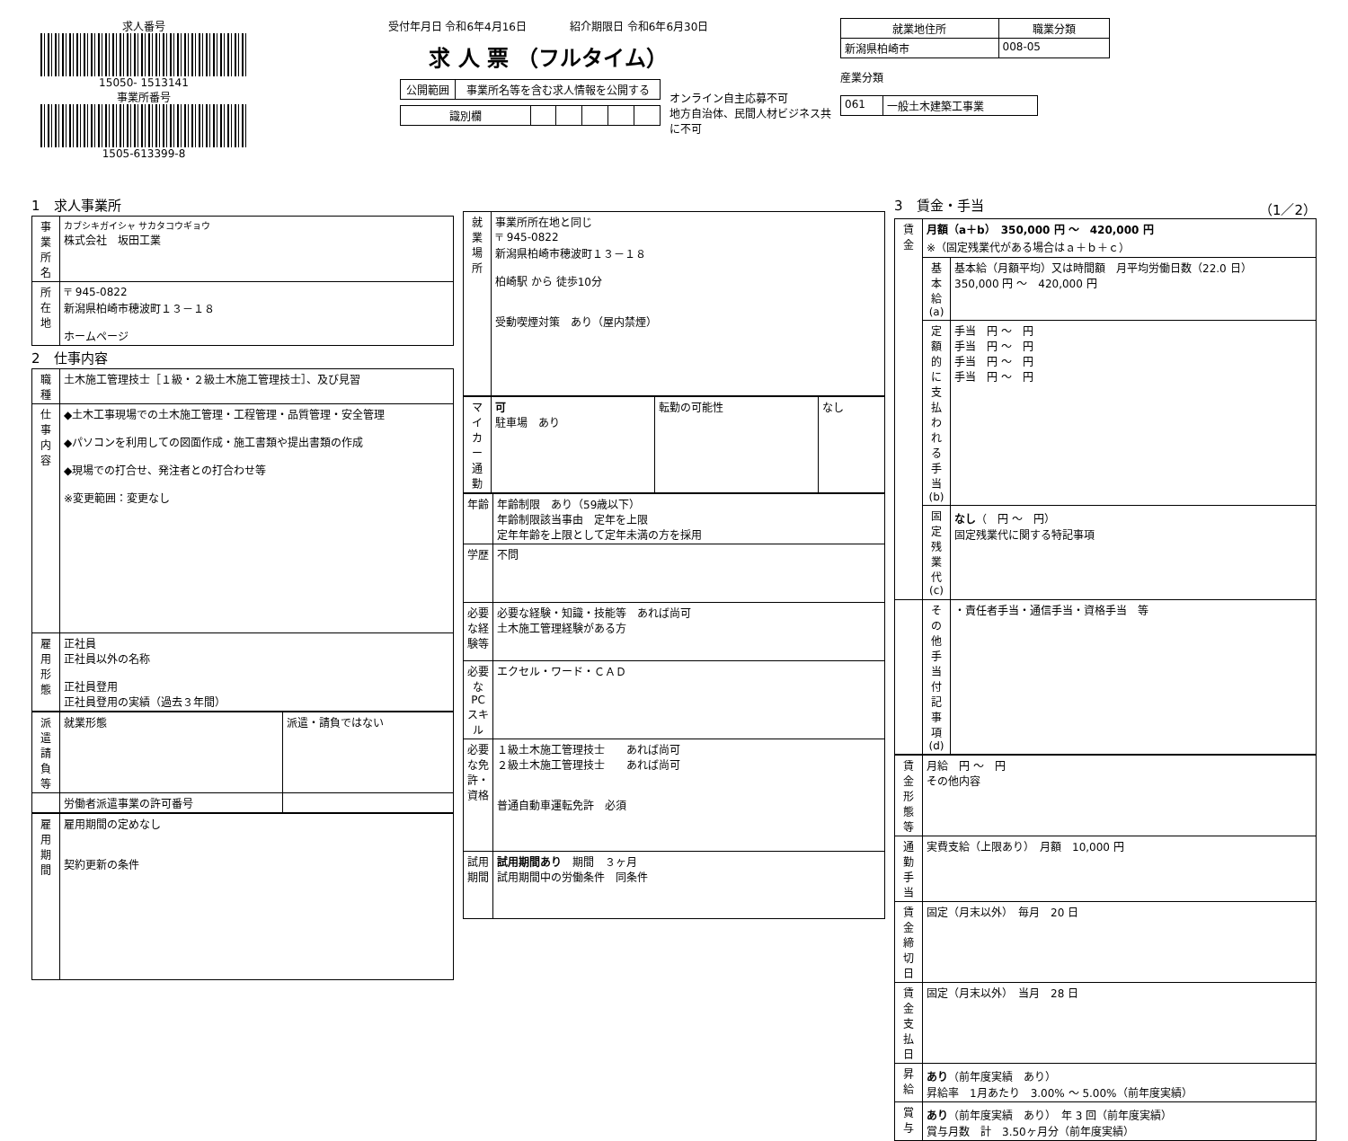求人番号
15050- 1513141
事業所番号
1505-613399-8
受付年月日 令和6年4月16日　　　　紹介期限日 令和6年6月30日
求 人 票 （フルタイム）
| 公開範囲 | 事業所名等を含む求人情報を公開する |
| 識別欄 | | | | | |
オンライン自主応募不可
地方自治体、民間人材ビジネス共に不可
| 就業地住所 | 職業分類 |
| --- | --- |
| 新潟県柏崎市 | 008-05 |
産業分類
| 061 | 一般土木建築工事業 |
1　求人事業所
| 事業所名 | カブシキガイシャ サカタコウギョウ 株式会社 坂田工業 |
| 所在地 | 〒 945-0822 新潟県柏崎市穂波町１３－１８ ホームページ |
2　仕事内容
| 職種 | 土木施工管理技士［１級・２級土木施工管理技士］、及び見習 |
| 仕事内容 | ◆土木工事現場での土木施工管理・工程管理・品質管理・安全管理 ◆パソコンを利用しての図面作成・施工書類や提出書類の作成 ◆現場での打合せ、発注者との打合わせ等 ※変更範囲：変更なし |
| 雇用形態 | 正社員 正社員以外の名称 正社員登用 正社員登用の実績（過去３年間） |
| 派遣請負等 | 就業形態 | 派遣・請負ではない |
| | 労働者派遣事業の許可番号 | |
| 雇用期間 | 雇用期間の定めなし 契約更新の条件 |
| 就業場所 | 事業所所在地と同じ 〒 945-0822 新潟県柏崎市穂波町１３－１８ 柏崎駅 から 徒歩10分 受動喫煙対策 あり（屋内禁煙） |
| マイカー通勤 | 可 駐車場 あり | 転勤の可能性 | なし |
| 年齢 | 年齢制限 あり（59歳以下） 年齢制限該当事由 定年を上限 定年年齢を上限として定年未満の方を採用 |
| 学歴 | 不問 |
| 必要な経験等 | 必要な経験・知識・技能等 あれば尚可 土木施工管理経験がある方 |
| 必要なPCスキル | エクセル・ワード・ＣＡＤ |
| 必要な免許・資格 | １級土木施工管理技士 あれば尚可 ２級土木施工管理技士 あれば尚可 普通自動車運転免許 必須 |
| 試用期間 | 試用期間あり 期間 ３ヶ月 試用期間中の労働条件 同条件 |
3　賃金・手当　（1／2）
| 賃金 | 月額（a＋b） 350,000 円 ～ 420,000 円 ※（固定残業代がある場合はａ＋ｂ＋ｃ） | |
| | 基本給(a) | 基本給（月額平均）又は時間額 月平均労働日数（22.0 日） 350,000 円 ～ 420,000 円 |
| | 定額的に支払われる手当(b) | 手当 円 ～ 円 手当 円 ～ 円 手当 円 ～ 円 手当 円 ～ 円 |
| | 固定残業代(c) | なし （ 円 ～ 円） 固定残業代に関する特記事項 |
| | その他手当付記事項(d) | ・責任者手当・通信手当・資格手当 等 |
| 賃金形態等 | 月給 円 ～ 円 その他内容 |
| 通勤手当 | 実費支給（上限あり） 月額 10,000 円 |
| 賃金締切日 | 固定（月末以外） 毎月 20 日 |
| 賃金支払日 | 固定（月末以外） 当月 28 日 |
| 昇給 | あり （前年度実績 あり） 昇給率 1月あたり 3.00% ～ 5.00%（前年度実績） |
| 賞与 | あり （前年度実績 あり） 年 3 回（前年度実績） 賞与月数 計 3.50ヶ月分（前年度実績） |